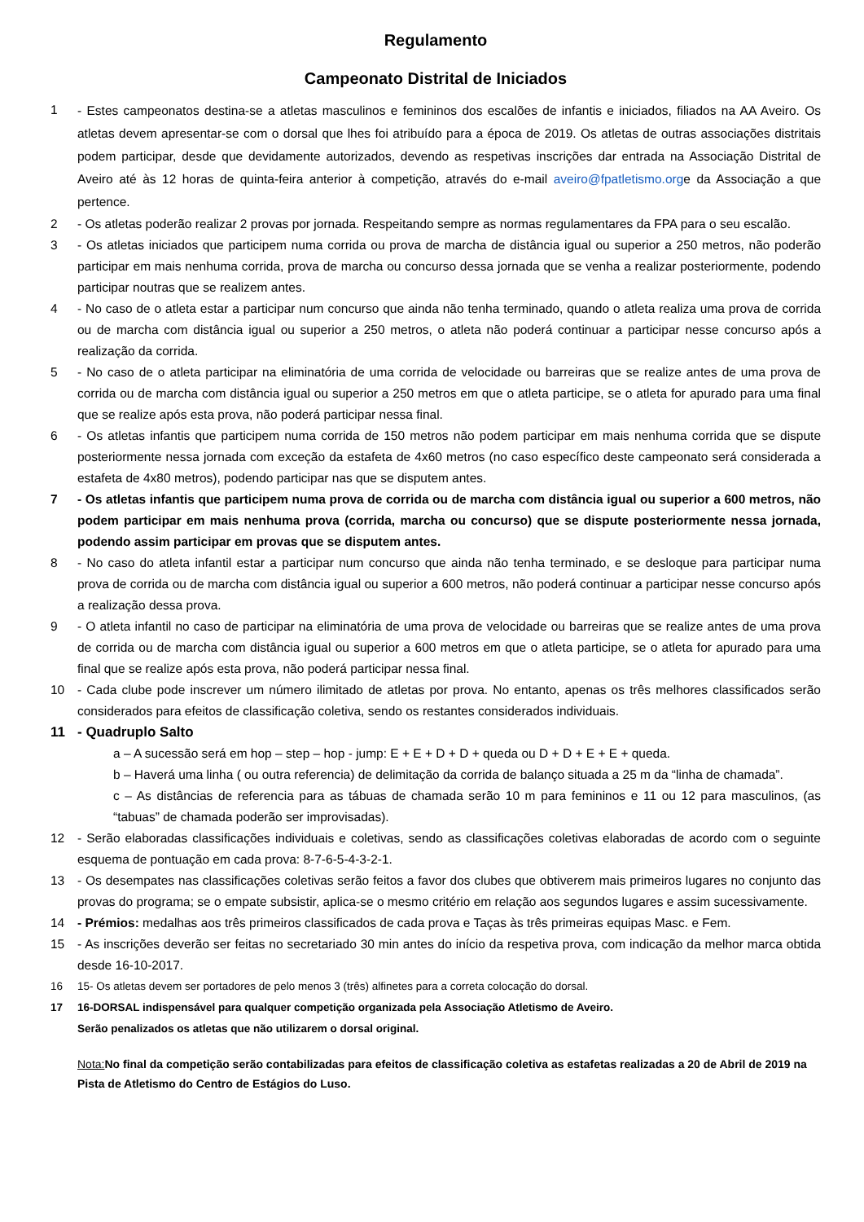Regulamento
Campeonato Distrital de Iniciados
1 - Estes campeonatos destina-se a atletas masculinos e femininos dos escalões de infantis e iniciados, filiados na AA Aveiro. Os atletas devem apresentar-se com o dorsal que lhes foi atribuído para a época de 2019. Os atletas de outras associações distritais podem participar, desde que devidamente autorizados, devendo as respetivas inscrições dar entrada na Associação Distrital de Aveiro até às 12 horas de quinta-feira anterior à competição, através do e-mail aveiro@fpatletismo.orge da Associação a que pertence.
2 - Os atletas poderão realizar 2 provas por jornada. Respeitando sempre as normas regulamentares da FPA para o seu escalão.
3 - Os atletas iniciados que participem numa corrida ou prova de marcha de distância igual ou superior a 250 metros, não poderão participar em mais nenhuma corrida, prova de marcha ou concurso dessa jornada que se venha a realizar posteriormente, podendo participar noutras que se realizem antes.
4 - No caso de o atleta estar a participar num concurso que ainda não tenha terminado, quando o atleta realiza uma prova de corrida ou de marcha com distância igual ou superior a 250 metros, o atleta não poderá continuar a participar nesse concurso após a realização da corrida.
5 - No caso de o atleta participar na eliminatória de uma corrida de velocidade ou barreiras que se realize antes de uma prova de corrida ou de marcha com distância igual ou superior a 250 metros em que o atleta participe, se o atleta for apurado para uma final que se realize após esta prova, não poderá participar nessa final.
6 - Os atletas infantis que participem numa corrida de 150 metros não podem participar em mais nenhuma corrida que se dispute posteriormente nessa jornada com exceção da estafeta de 4x60 metros (no caso específico deste campeonato será considerada a estafeta de 4x80 metros), podendo participar nas que se disputem antes.
7 - Os atletas infantis que participem numa prova de corrida ou de marcha com distância igual ou superior a 600 metros, não podem participar em mais nenhuma prova (corrida, marcha ou concurso) que se dispute posteriormente nessa jornada, podendo assim participar em provas que se disputem antes.
8 - No caso do atleta infantil estar a participar num concurso que ainda não tenha terminado, e se desloque para participar numa prova de corrida ou de marcha com distância igual ou superior a 600 metros, não poderá continuar a participar nesse concurso após a realização dessa prova.
9 - O atleta infantil no caso de participar na eliminatória de uma prova de velocidade ou barreiras que se realize antes de uma prova de corrida ou de marcha com distância igual ou superior a 600 metros em que o atleta participe, se o atleta for apurado para uma final que se realize após esta prova, não poderá participar nessa final.
10 - Cada clube pode inscrever um número ilimitado de atletas por prova. No entanto, apenas os três melhores classificados serão considerados para efeitos de classificação coletiva, sendo os restantes considerados individuais.
11 - Quadruplo Salto
a – A sucessão será em hop – step – hop - jump: E + E + D + D + queda ou D + D + E + E + queda.
b – Haverá uma linha ( ou outra referencia) de delimitação da corrida de balanço situada a 25 m da “linha de chamada”.
c – As distâncias de referencia para as tábuas de chamada serão 10 m para femininos e 11 ou 12 para masculinos, (as “tabuas” de chamada poderão ser improvisadas).
12 - Serão elaboradas classificações individuais e coletivas, sendo as classificações coletivas elaboradas de acordo com o seguinte esquema de pontuação em cada prova: 8-7-6-5-4-3-2-1.
13 - Os desempates nas classificações coletivas serão feitos a favor dos clubes que obtiverem mais primeiros lugares no conjunto das provas do programa; se o empate subsistir, aplica-se o mesmo critério em relação aos segundos lugares e assim sucessivamente.
14 - Prémios: medalhas aos três primeiros classificados de cada prova e Taças às três primeiras equipas Masc. e Fem.
15 - As inscrições deverão ser feitas no secretariado 30 min antes do início da respetiva prova, com indicação da melhor marca obtida desde 16-10-2017.
16 15- Os atletas devem ser portadores de pelo menos 3 (três) alfinetes para a correta colocação do dorsal.
17 16-DORSAL indispensável para qualquer competição organizada pela Associação Atletismo de Aveiro.
Serão penalizados os atletas que não utilizarem o dorsal original.
Nota: No final da competição serão contabilizadas para efeitos de classificação coletiva as estafetas realizadas a 20 de Abril de 2019 na Pista de Atletismo do Centro de Estágios do Luso.